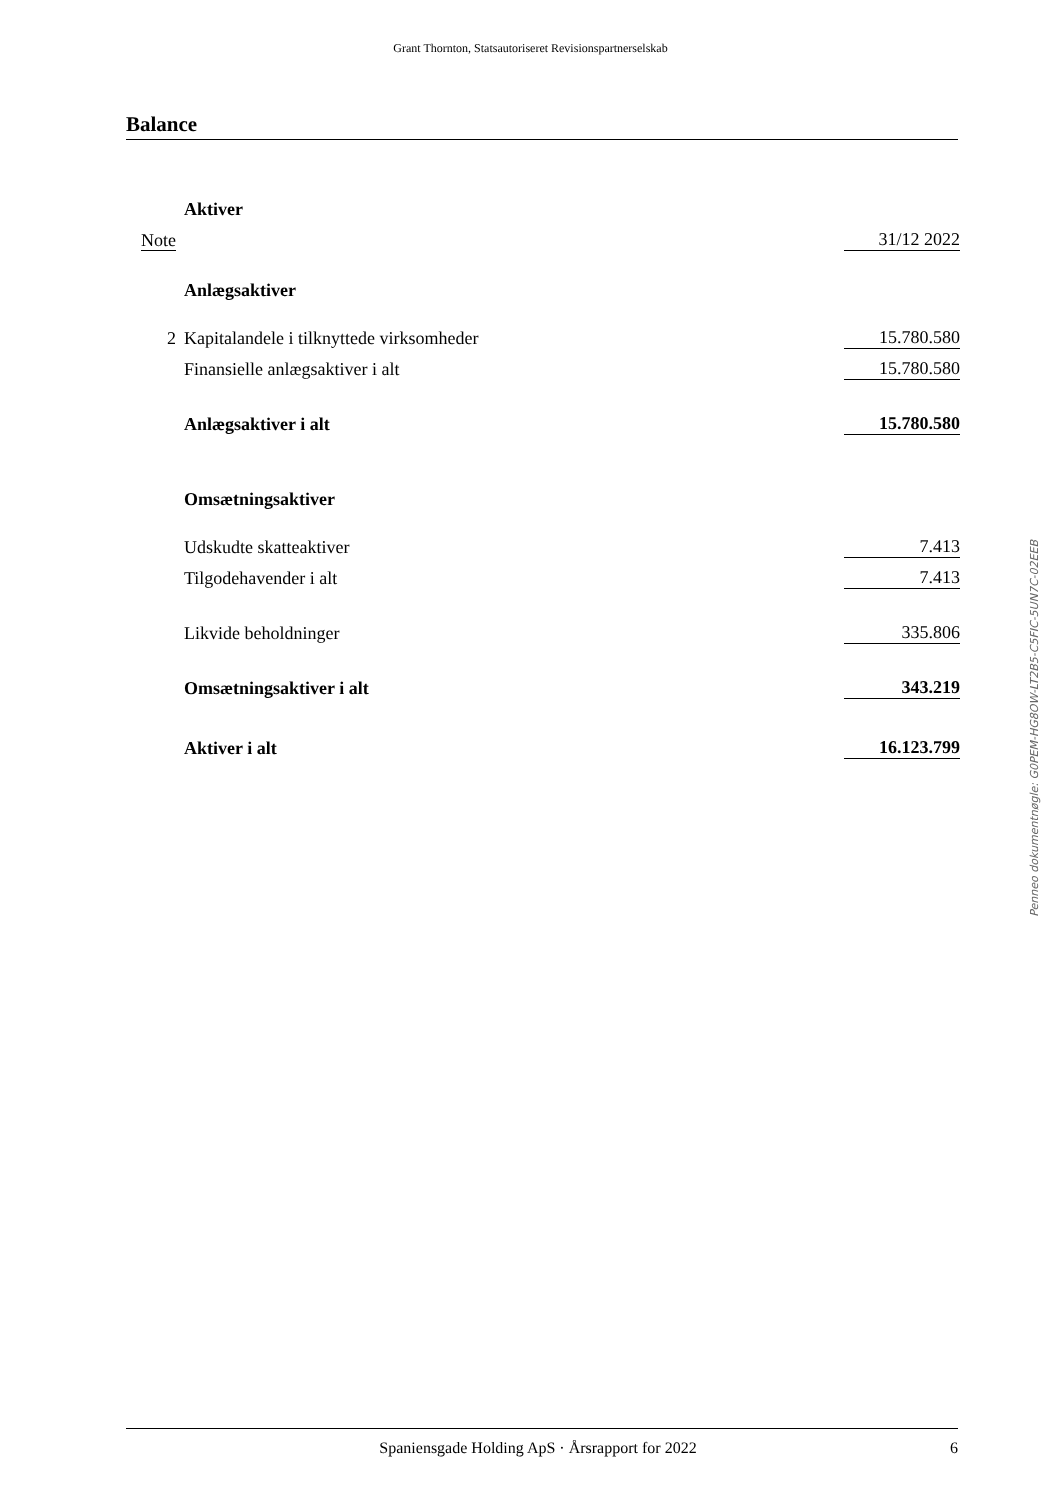Grant Thornton, Statsautoriseret Revisionspartnerselskab
Balance
| | Aktiver | |
| Note | | 31/12 2022 |
| | Anlægsaktiver | |
| 2 | Kapitalandele i tilknyttede virksomheder | 15.780.580 |
| | Finansielle anlægsaktiver i alt | 15.780.580 |
| | Anlægsaktiver i alt | 15.780.580 |
| | Omsætningsaktiver | |
| | Udskudte skatteaktiver | 7.413 |
| | Tilgodehavender i alt | 7.413 |
| | Likvide beholdninger | 335.806 |
| | Omsætningsaktiver i alt | 343.219 |
| | Aktiver i alt | 16.123.799 |
Penneo dokumentnøgle: G0PEM-HG8OW-LT2B5-C5FIC-5UN7C-02EEB
Spaniensgade Holding ApS · Årsrapport for 2022 6